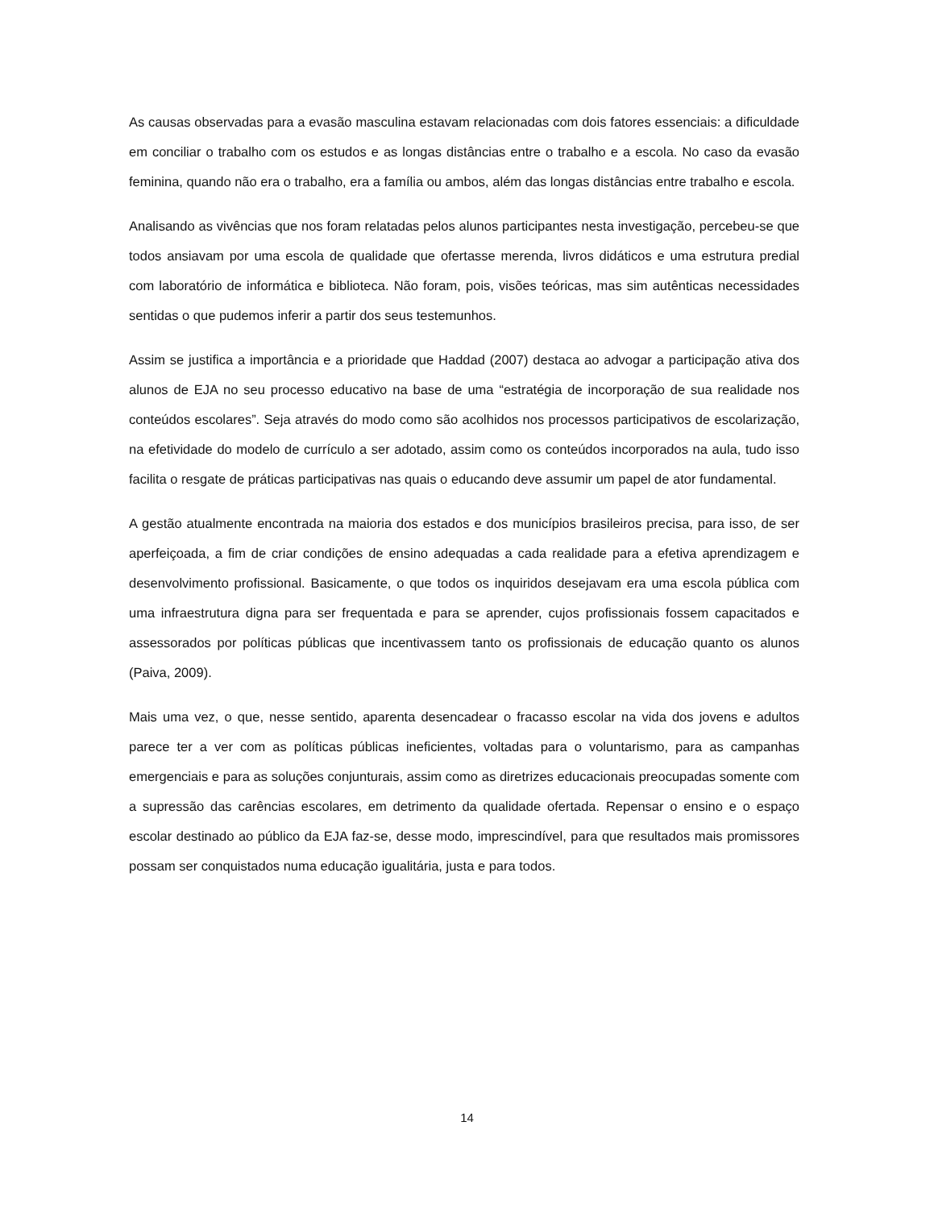As causas observadas para a evasão masculina estavam relacionadas com dois fatores essenciais: a dificuldade em conciliar o trabalho com os estudos e as longas distâncias entre o trabalho e a escola. No caso da evasão feminina, quando não era o trabalho, era a família ou ambos, além das longas distâncias entre trabalho e escola.
Analisando as vivências que nos foram relatadas pelos alunos participantes nesta investigação, percebeu-se que todos ansiavam por uma escola de qualidade que ofertasse merenda, livros didáticos e uma estrutura predial com laboratório de informática e biblioteca. Não foram, pois, visões teóricas, mas sim autênticas necessidades sentidas o que pudemos inferir a partir dos seus testemunhos.
Assim se justifica a importância e a prioridade que Haddad (2007) destaca ao advogar a participação ativa dos alunos de EJA no seu processo educativo na base de uma “estratégia de incorporação de sua realidade nos conteúdos escolares”. Seja através do modo como são acolhidos nos processos participativos de escolarização, na efetividade do modelo de currículo a ser adotado, assim como os conteúdos incorporados na aula, tudo isso facilita o resgate de práticas participativas nas quais o educando deve assumir um papel de ator fundamental.
A gestão atualmente encontrada na maioria dos estados e dos municípios brasileiros precisa, para isso, de ser aperfeiçoada, a fim de criar condições de ensino adequadas a cada realidade para a efetiva aprendizagem e desenvolvimento profissional. Basicamente, o que todos os inquiridos desejavam era uma escola pública com uma infraestrutura digna para ser frequentada e para se aprender, cujos profissionais fossem capacitados e assessorados por políticas públicas que incentivassem tanto os profissionais de educação quanto os alunos (Paiva, 2009).
Mais uma vez, o que, nesse sentido, aparenta desencadear o fracasso escolar na vida dos jovens e adultos parece ter a ver com as políticas públicas ineficientes, voltadas para o voluntarismo, para as campanhas emergenciais e para as soluções conjunturais, assim como as diretrizes educacionais preocupadas somente com a supressão das carências escolares, em detrimento da qualidade ofertada. Repensar o ensino e o espaço escolar destinado ao público da EJA faz-se, desse modo, imprescindível, para que resultados mais promissores possam ser conquistados numa educação igualitária, justa e para todos.
14